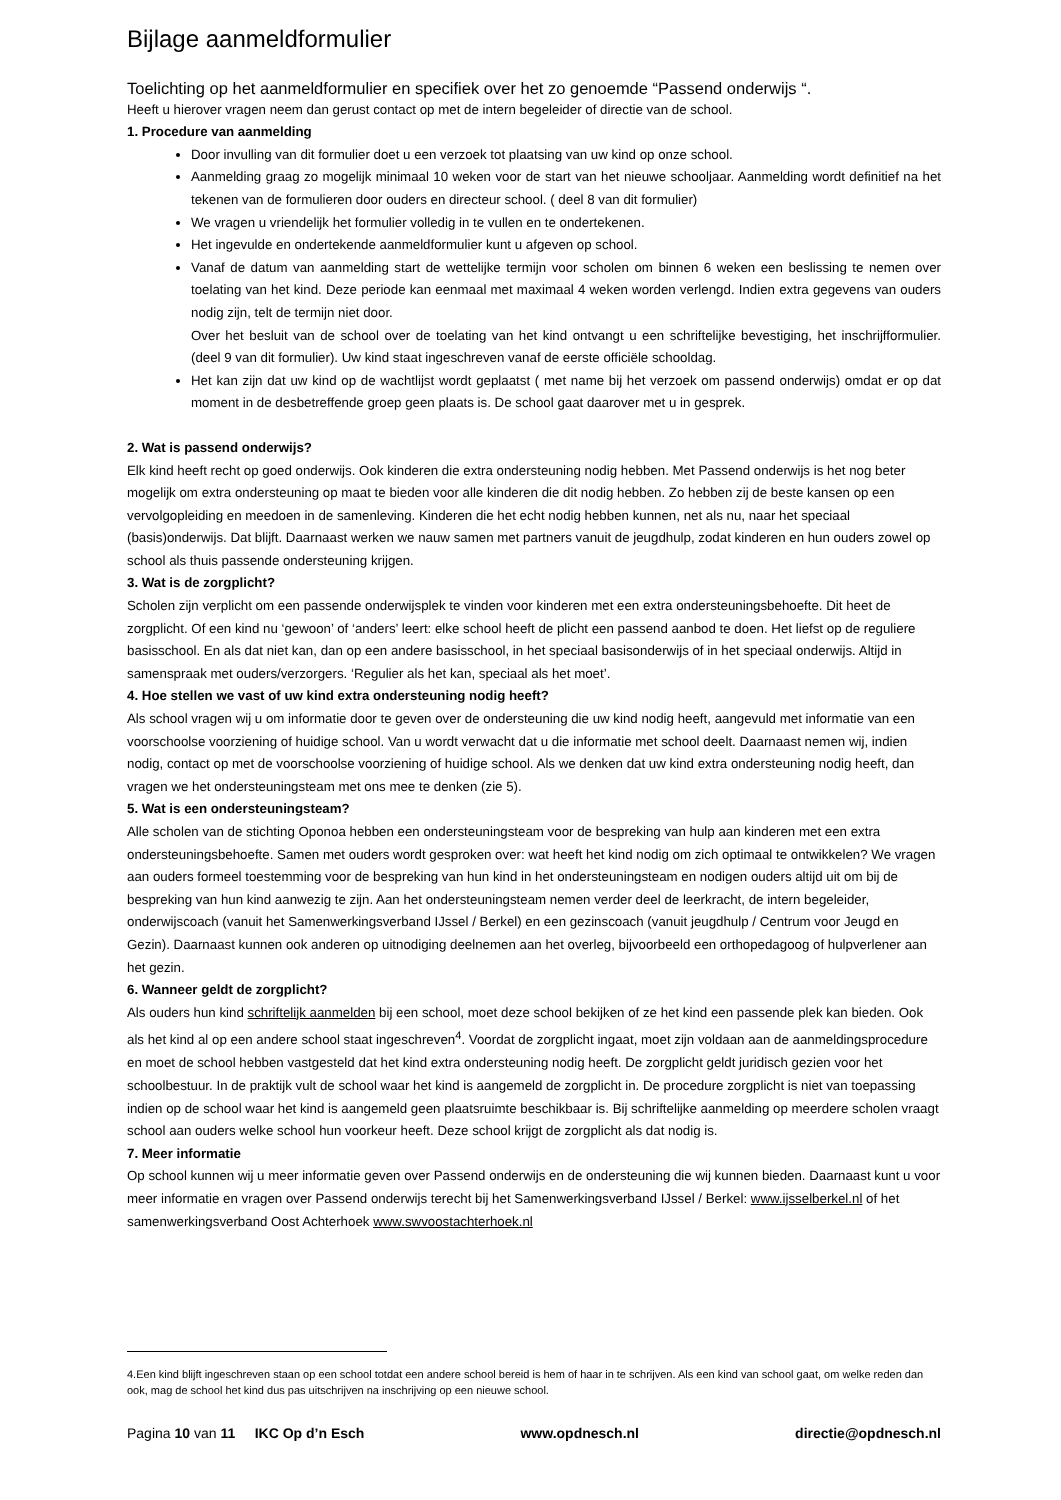Bijlage aanmeldformulier
Toelichting op het aanmeldformulier en specifiek over het zo genoemde “Passend onderwijs “.
Heeft u hierover vragen neem dan gerust contact op met de intern begeleider of directie van de school.
1. Procedure van aanmelding
Door invulling van dit formulier doet u een verzoek tot plaatsing van uw kind op onze school.
Aanmelding graag zo mogelijk minimaal 10 weken voor de start van het nieuwe schooljaar. Aanmelding wordt definitief na het tekenen van de formulieren door ouders en directeur school. ( deel 8 van dit formulier)
We vragen u vriendelijk het formulier volledig in te vullen en te ondertekenen.
Het ingevulde en ondertekende aanmeldformulier kunt u afgeven op school.
Vanaf de datum van aanmelding start de wettelijke termijn voor scholen om binnen 6 weken een beslissing te nemen over toelating van het kind. Deze periode kan eenmaal met maximaal 4 weken worden verlengd. Indien extra gegevens van ouders nodig zijn, telt de termijn niet door.
Over het besluit van de school over de toelating van het kind ontvangt u een schriftelijke bevestiging, het inschrijfformulier. (deel 9 van dit formulier). Uw kind staat ingeschreven vanaf de eerste officiële schooldag.
Het kan zijn dat uw kind op de wachtlijst wordt geplaatst ( met name bij het verzoek om passend onderwijs) omdat er op dat moment in de desbetreffende groep geen plaats is. De school gaat daarover met u in gesprek.
2. Wat is passend onderwijs?
Elk kind heeft recht op goed onderwijs. Ook kinderen die extra ondersteuning nodig hebben. Met Passend onderwijs is het nog beter mogelijk om extra ondersteuning op maat te bieden voor alle kinderen die dit nodig hebben. Zo hebben zij de beste kansen op een vervolgopleiding en meedoen in de samenleving. Kinderen die het echt nodig hebben kunnen, net als nu, naar het speciaal (basis)onderwijs. Dat blijft. Daarnaast werken we nauw samen met partners vanuit de jeugdhulp, zodat kinderen en hun ouders zowel op school als thuis passende ondersteuning krijgen.
3. Wat is de zorgplicht?
Scholen zijn verplicht om een passende onderwijsplek te vinden voor kinderen met een extra ondersteuningsbehoefte. Dit heet de zorgplicht. Of een kind nu ‘gewoon’ of ‘anders’ leert: elke school heeft de plicht een passend aanbod te doen. Het liefst op de reguliere basisschool. En als dat niet kan, dan op een andere basisschool, in het speciaal basisonderwijs of in het speciaal onderwijs. Altijd in samenspraak met ouders/verzorgers. ‘Regulier als het kan, speciaal als het moet’.
4. Hoe stellen we vast of uw kind extra ondersteuning nodig heeft?
Als school vragen wij u om informatie door te geven over de ondersteuning die uw kind nodig heeft, aangevuld met informatie van een voorschoolse voorziening of huidige school. Van u wordt verwacht dat u die informatie met school deelt. Daarnaast nemen wij, indien nodig, contact op met de voorschoolse voorziening of huidige school. Als we denken dat uw kind extra ondersteuning nodig heeft, dan vragen we het ondersteuningsteam met ons mee te denken (zie 5).
5. Wat is een ondersteuningsteam?
Alle scholen van de stichting Oponoa hebben een ondersteuningsteam voor de bespreking van hulp aan kinderen met een extra ondersteuningsbehoefte. Samen met ouders wordt gesproken over: wat heeft het kind nodig om zich optimaal te ontwikkelen? We vragen aan ouders formeel toestemming voor de bespreking van hun kind in het ondersteuningsteam en nodigen ouders altijd uit om bij de bespreking van hun kind aanwezig te zijn. Aan het ondersteuningsteam nemen verder deel de leerkracht, de intern begeleider, onderwijscoach (vanuit het Samenwerkingsverband IJssel / Berkel) en een gezinscoach (vanuit jeugdhulp / Centrum voor Jeugd en Gezin). Daarnaast kunnen ook anderen op uitnodiging deelnemen aan het overleg, bijvoorbeeld een orthopedagoog of hulpverlener aan het gezin.
6. Wanneer geldt de zorgplicht?
Als ouders hun kind schriftelijk aanmelden bij een school, moet deze school bekijken of ze het kind een passende plek kan bieden. Ook als het kind al op een andere school staat ingeschreven<sup>4</sup>. Voordat de zorgplicht ingaat, moet zijn voldaan aan de aanmeldingsprocedure en moet de school hebben vastgesteld dat het kind extra ondersteuning nodig heeft. De zorgplicht geldt juridisch gezien voor het schoolbestuur. In de praktijk vult de school waar het kind is aangemeld de zorgplicht in. De procedure zorgplicht is niet van toepassing indien op de school waar het kind is aangemeld geen plaatsruimte beschikbaar is. Bij schriftelijke aanmelding op meerdere scholen vraagt school aan ouders welke school hun voorkeur heeft. Deze school krijgt de zorgplicht als dat nodig is.
7. Meer informatie
Op school kunnen wij u meer informatie geven over Passend onderwijs en de ondersteuning die wij kunnen bieden. Daarnaast kunt u voor meer informatie en vragen over Passend onderwijs terecht bij het Samenwerkingsverband IJssel / Berkel: www.ijsselberkel.nl of het samenwerkingsverband Oost Achterhoek www.swvoostachterhoek.nl
4.Een kind blijft ingeschreven staan op een school totdat een andere school bereid is hem of haar in te schrijven. Als een kind van school gaat, om welke reden dan ook, mag de school het kind dus pas uitschrijven na inschrijving op een nieuwe school.
Pagina 10 van 11 IKC Op d’n Esch www.opdnesch.nl directie@opdnesch.nl